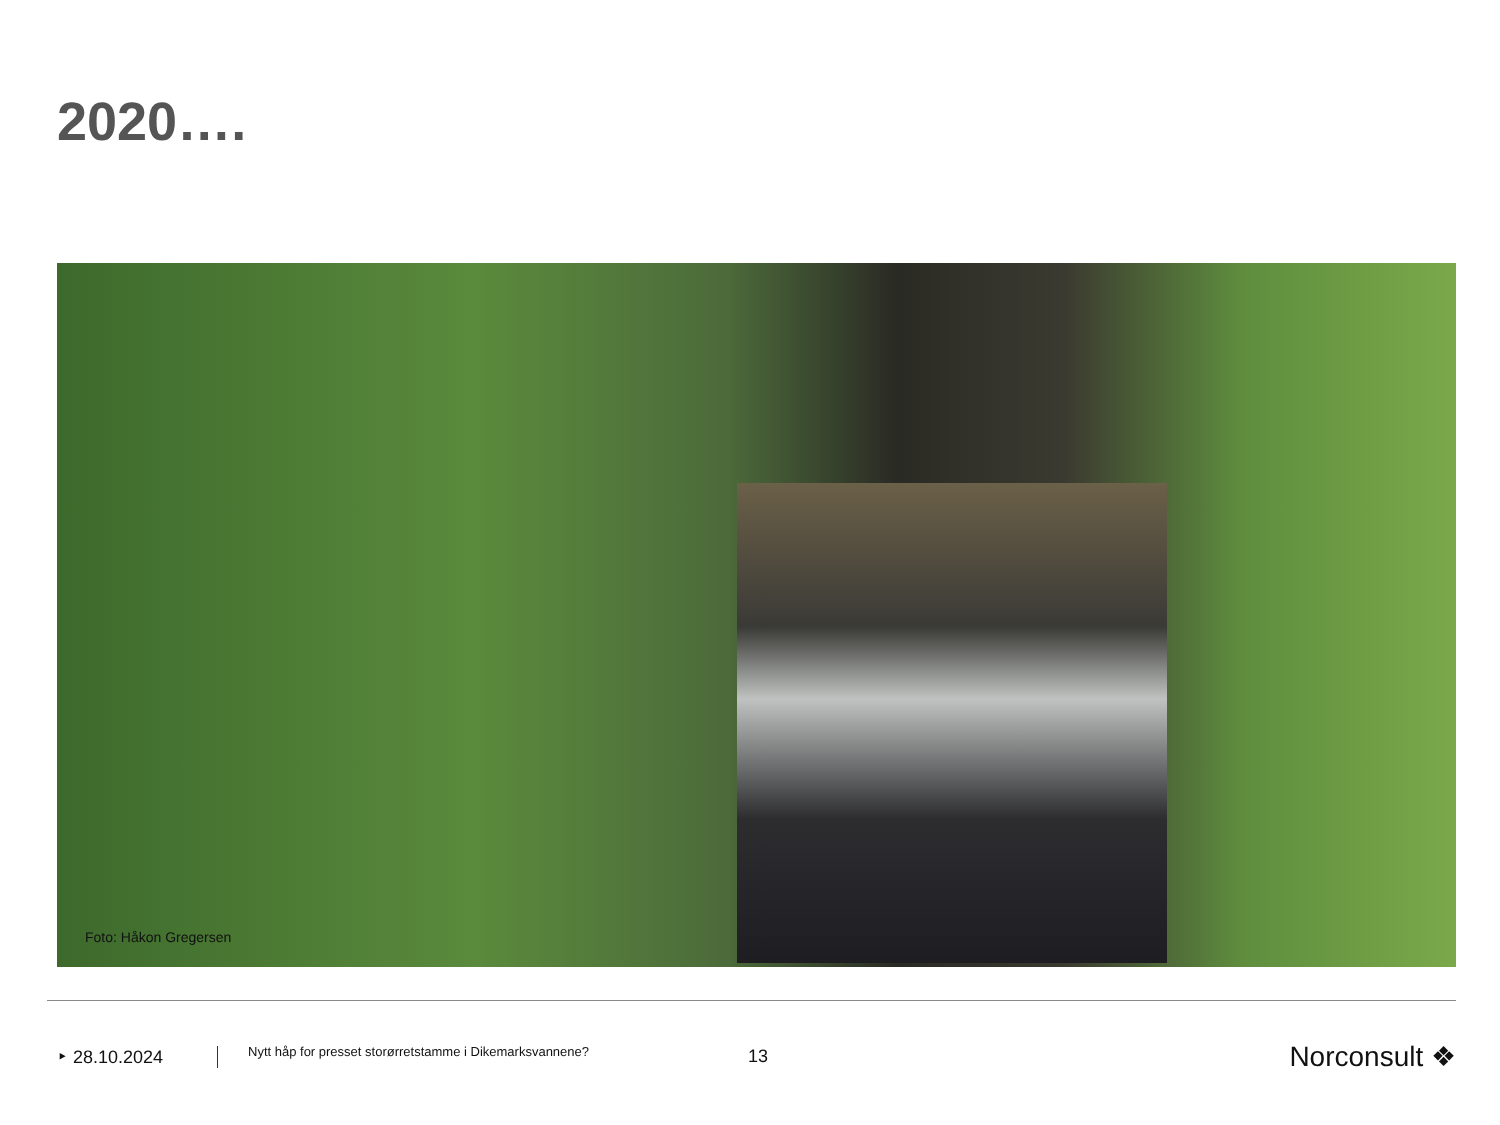2020….
Foto: Håkon Gregersen
‣ 28.10.2024
Nytt håp for presset storørretstamme i Dikemarksvannene?
13
Norconsult ❖